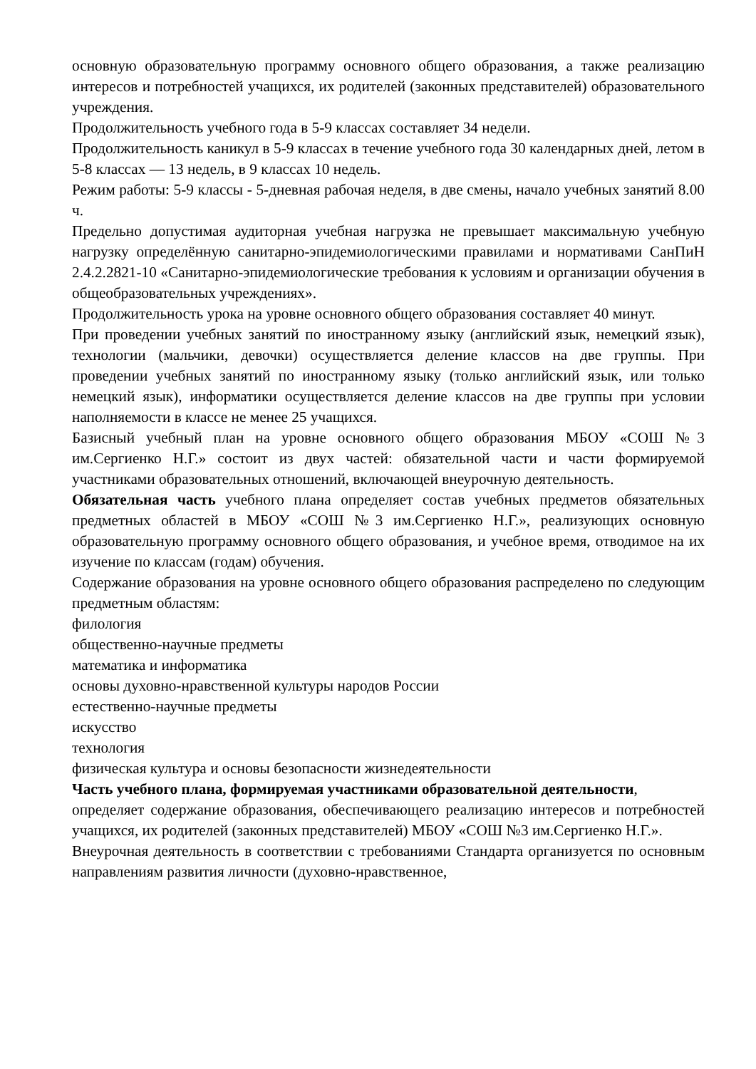основную образовательную программу основного общего образования, а также реализацию интересов и потребностей учащихся, их родителей (законных представителей) образовательного учреждения.
Продолжительность учебного года в 5-9 классах составляет 34 недели.
Продолжительность каникул в 5-9 классах в течение учебного года 30 календарных дней, летом в 5-8 классах — 13 недель, в 9 классах 10 недель.
Режим работы: 5-9 классы - 5-дневная рабочая неделя, в две смены, начало учебных занятий 8.00 ч.
Предельно допустимая аудиторная учебная нагрузка не превышает максимальную учебную нагрузку определённую санитарно-эпидемиологическими правилами и нормативами СанПиН 2.4.2.2821-10 «Санитарно-эпидемиологические требования к условиям и организации обучения в общеобразовательных учреждениях».
Продолжительность урока на уровне основного общего образования составляет 40 минут.
При проведении учебных занятий по иностранному языку (английский язык, немецкий язык), технологии (мальчики, девочки) осуществляется деление классов на две группы. При проведении учебных занятий по иностранному языку (только английский язык, или только немецкий язык), информатики осуществляется деление классов на две группы при условии наполняемости в классе не менее 25 учащихся.
Базисный учебный план на уровне основного общего образования МБОУ «СОШ №3 им.Сергиенко Н.Г.» состоит из двух частей: обязательной части и части формируемой участниками образовательных отношений, включающей внеурочную деятельность.
Обязательная часть учебного плана определяет состав учебных предметов обязательных предметных областей в МБОУ «СОШ №3 им.Сергиенко Н.Г.», реализующих основную образовательную программу основного общего образования, и учебное время, отводимое на их изучение по классам (годам) обучения.
Содержание образования на уровне основного общего образования распределено по следующим предметным областям:
филология
общественно-научные предметы
математика и информатика
основы духовно-нравственной культуры народов России
естественно-научные предметы
искусство
технология
физическая культура и основы безопасности жизнедеятельности
Часть учебного плана, формируемая участниками образовательной деятельности,
определяет содержание образования, обеспечивающего реализацию интересов и потребностей учащихся, их родителей (законных представителей) МБОУ «СОШ №3 им.Сергиенко Н.Г.».
Внеурочная деятельность в соответствии с требованиями Стандарта организуется по основным направлениям развития личности (духовно-нравственное,